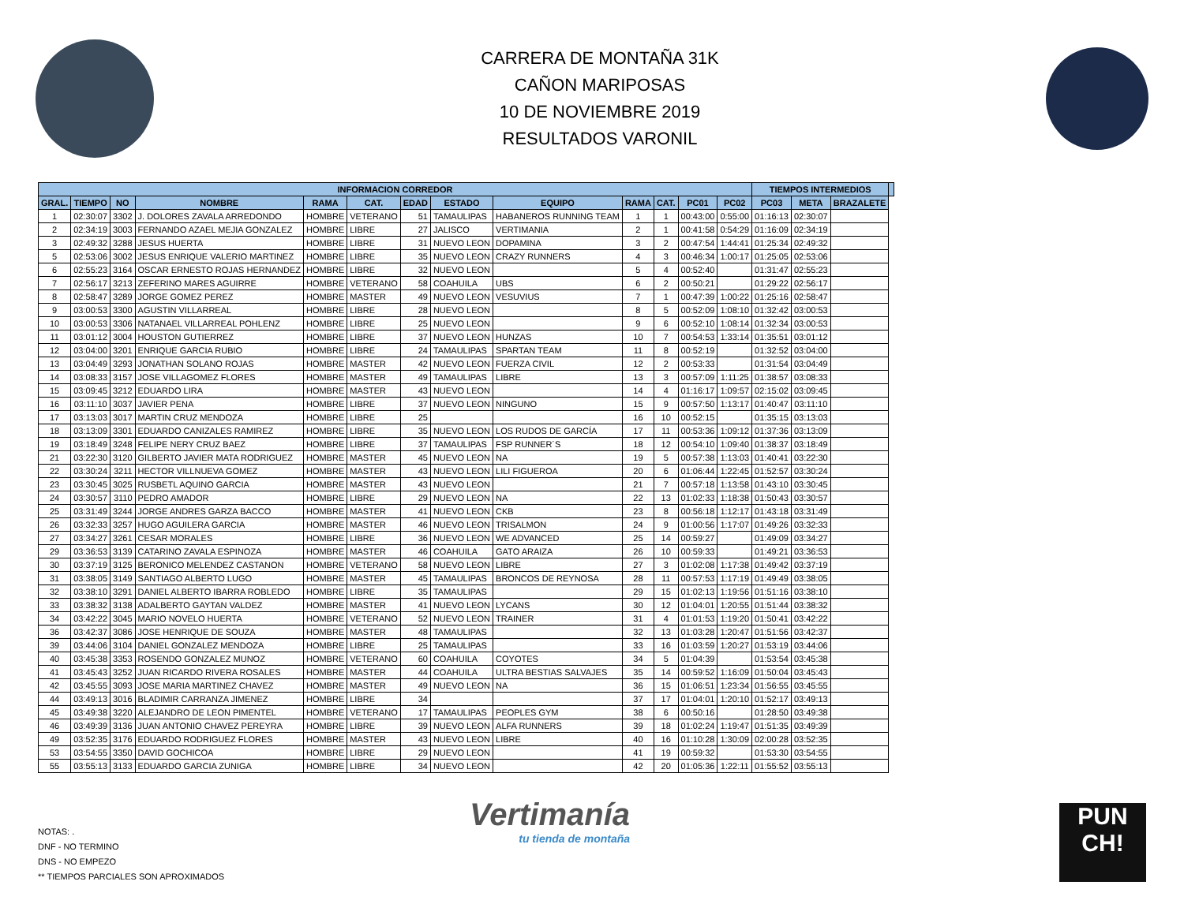CARRERA DE MONTAÑA 31K
CAÑON MARIPOSAS
10 DE NOVIEMBRE 2019
RESULTADOS VARONIL
| INFORMACION CORREDOR | | | | | | | | | | | | | TIEMPOS INTERMEDIOS | | | |
| --- | --- | --- | --- | --- | --- | --- | --- | --- | --- | --- | --- | --- | --- | --- | --- | --- |
| GRAL. | TIEMPO | NO | NOMBRE | RAMA | CAT. | EDAD | ESTADO | EQUIPO | RAMA | CAT. | PC01 | PC02 | PC03 | META | BRAZALETE | |
| 1 | 02:30:07 | 3302 | J. DOLORES ZAVALA ARREDONDO | HOMBRE | VETERANO | 51 | TAMAULIPAS | HABANEROS RUNNING TEAM | 1 | 1 | 00:43:00 | 0:55:00 | 01:16:13 | 02:30:07 | | |
| 2 | 02:34:19 | 3003 | FERNANDO AZAEL MEJIA GONZALEZ | HOMBRE | LIBRE | 27 | JALISCO | VERTIMANIA | 2 | 1 | 00:41:58 | 0:54:29 | 01:16:09 | 02:34:19 | | |
| 3 | 02:49:32 | 3288 | JESUS HUERTA | HOMBRE | LIBRE | 31 | NUEVO LEON | DOPAMINA | 3 | 2 | 00:47:54 | 1:44:41 | 01:25:34 | 02:49:32 | | |
| 5 | 02:53:06 | 3002 | JESUS ENRIQUE VALERIO MARTINEZ | HOMBRE | LIBRE | 35 | NUEVO LEON | CRAZY RUNNERS | 4 | 3 | 00:46:34 | 1:00:17 | 01:25:05 | 02:53:06 | | |
| 6 | 02:55:23 | 3164 | OSCAR ERNESTO ROJAS HERNANDEZ | HOMBRE | LIBRE | 32 | NUEVO LEON | | 5 | 4 | 00:52:40 | | 01:31:47 | 02:55:23 | | |
| 7 | 02:56:17 | 3213 | ZEFERINO MARES AGUIRRE | HOMBRE | VETERANO | 58 | COAHUILA | UBS | 6 | 2 | 00:50:21 | | 01:29:22 | 02:56:17 | | |
| 8 | 02:58:47 | 3289 | JORGE GOMEZ PEREZ | HOMBRE | MASTER | 49 | NUEVO LEON | VESUVIUS | 7 | 1 | 00:47:39 | 1:00:22 | 01:25:16 | 02:58:47 | | |
| 9 | 03:00:53 | 3300 | AGUSTIN VILLARREAL | HOMBRE | LIBRE | 28 | NUEVO LEON | | 8 | 5 | 00:52:09 | 1:08:10 | 01:32:42 | 03:00:53 | | |
| 10 | 03:00:53 | 3306 | NATANAEL VILLARREAL POHLENZ | HOMBRE | LIBRE | 25 | NUEVO LEON | | 9 | 6 | 00:52:10 | 1:08:14 | 01:32:34 | 03:00:53 | | |
| 11 | 03:01:12 | 3004 | HOUSTON GUTIERREZ | HOMBRE | LIBRE | 37 | NUEVO LEON | HUNZAS | 10 | 7 | 00:54:53 | 1:33:14 | 01:35:51 | 03:01:12 | | |
| 12 | 03:04:00 | 3201 | ENRIQUE GARCIA RUBIO | HOMBRE | LIBRE | 24 | TAMAULIPAS | SPARTAN TEAM | 11 | 8 | 00:52:19 | | 01:32:52 | 03:04:00 | | |
| 13 | 03:04:49 | 3293 | JONATHAN SOLANO ROJAS | HOMBRE | MASTER | 42 | NUEVO LEON | FUERZA CIVIL | 12 | 2 | 00:53:33 | | 01:31:54 | 03:04:49 | | |
| 14 | 03:08:33 | 3157 | JOSE VILLAGOMEZ FLORES | HOMBRE | MASTER | 49 | TAMAULIPAS | LIBRE | 13 | 3 | 00:57:09 | 1:11:25 | 01:38:57 | 03:08:33 | | |
| 15 | 03:09:45 | 3212 | EDUARDO LIRA | HOMBRE | MASTER | 43 | NUEVO LEON | | 14 | 4 | 01:16:17 | 1:09:57 | 02:15:02 | 03:09:45 | | |
| 16 | 03:11:10 | 3037 | JAVIER PENA | HOMBRE | LIBRE | 37 | NUEVO LEON | NINGUNO | 15 | 9 | 00:57:50 | 1:13:17 | 01:40:47 | 03:11:10 | | |
| 17 | 03:13:03 | 3017 | MARTIN CRUZ MENDOZA | HOMBRE | LIBRE | 25 | | | 16 | 10 | 00:52:15 | | 01:35:15 | 03:13:03 | | |
| 18 | 03:13:09 | 3301 | EDUARDO CANIZALES RAMIREZ | HOMBRE | LIBRE | 35 | NUEVO LEON | LOS RUDOS DE GARCÍA | 17 | 11 | 00:53:36 | 1:09:12 | 01:37:36 | 03:13:09 | | |
| 19 | 03:18:49 | 3248 | FELIPE NERY CRUZ BAEZ | HOMBRE | LIBRE | 37 | TAMAULIPAS | FSP RUNNER´S | 18 | 12 | 00:54:10 | 1:09:40 | 01:38:37 | 03:18:49 | | |
| 21 | 03:22:30 | 3120 | GILBERTO JAVIER MATA RODRIGUEZ | HOMBRE | MASTER | 45 | NUEVO LEON | NA | 19 | 5 | 00:57:38 | 1:13:03 | 01:40:41 | 03:22:30 | | |
| 22 | 03:30:24 | 3211 | HECTOR VILLNUEVA GOMEZ | HOMBRE | MASTER | 43 | NUEVO LEON | LILI FIGUEROA | 20 | 6 | 01:06:44 | 1:22:45 | 01:52:57 | 03:30:24 | | |
| 23 | 03:30:45 | 3025 | RUSBETL AQUINO GARCIA | HOMBRE | MASTER | 43 | NUEVO LEON | | 21 | 7 | 00:57:18 | 1:13:58 | 01:43:10 | 03:30:45 | | |
| 24 | 03:30:57 | 3110 | PEDRO AMADOR | HOMBRE | LIBRE | 29 | NUEVO LEON | NA | 22 | 13 | 01:02:33 | 1:18:38 | 01:50:43 | 03:30:57 | | |
| 25 | 03:31:49 | 3244 | JORGE ANDRES GARZA BACCO | HOMBRE | MASTER | 41 | NUEVO LEON | CKB | 23 | 8 | 00:56:18 | 1:12:17 | 01:43:18 | 03:31:49 | | |
| 26 | 03:32:33 | 3257 | HUGO AGUILERA GARCIA | HOMBRE | MASTER | 46 | NUEVO LEON | TRISALMON | 24 | 9 | 01:00:56 | 1:17:07 | 01:49:26 | 03:32:33 | | |
| 27 | 03:34:27 | 3261 | CESAR MORALES | HOMBRE | LIBRE | 36 | NUEVO LEON | WE ADVANCED | 25 | 14 | 00:59:27 | | 01:49:09 | 03:34:27 | | |
| 29 | 03:36:53 | 3139 | CATARINO ZAVALA ESPINOZA | HOMBRE | MASTER | 46 | COAHUILA | GATO ARAIZA | 26 | 10 | 00:59:33 | | 01:49:21 | 03:36:53 | | |
| 30 | 03:37:19 | 3125 | BERONICO MELENDEZ CASTANON | HOMBRE | VETERANO | 58 | NUEVO LEON | LIBRE | 27 | 3 | 01:02:08 | 1:17:38 | 01:49:42 | 03:37:19 | | |
| 31 | 03:38:05 | 3149 | SANTIAGO ALBERTO LUGO | HOMBRE | MASTER | 45 | TAMAULIPAS | BRONCOS DE REYNOSA | 28 | 11 | 00:57:53 | 1:17:19 | 01:49:49 | 03:38:05 | | |
| 32 | 03:38:10 | 3291 | DANIEL ALBERTO IBARRA ROBLEDO | HOMBRE | LIBRE | 35 | TAMAULIPAS | | 29 | 15 | 01:02:13 | 1:19:56 | 01:51:16 | 03:38:10 | | |
| 33 | 03:38:32 | 3138 | ADALBERTO GAYTAN VALDEZ | HOMBRE | MASTER | 41 | NUEVO LEON | LYCANS | 30 | 12 | 01:04:01 | 1:20:55 | 01:51:44 | 03:38:32 | | |
| 34 | 03:42:22 | 3045 | MARIO NOVELO HUERTA | HOMBRE | VETERANO | 52 | NUEVO LEON | TRAINER | 31 | 4 | 01:01:53 | 1:19:20 | 01:50:41 | 03:42:22 | | |
| 36 | 03:42:37 | 3086 | JOSE HENRIQUE DE SOUZA | HOMBRE | MASTER | 48 | TAMAULIPAS | | 32 | 13 | 01:03:28 | 1:20:47 | 01:51:56 | 03:42:37 | | |
| 39 | 03:44:06 | 3104 | DANIEL GONZALEZ MENDOZA | HOMBRE | LIBRE | 25 | TAMAULIPAS | | 33 | 16 | 01:03:59 | 1:20:27 | 01:53:19 | 03:44:06 | | |
| 40 | 03:45:38 | 3353 | ROSENDO GONZALEZ MUNOZ | HOMBRE | VETERANO | 60 | COAHUILA | COYOTES | 34 | 5 | 01:04:39 | | 01:53:54 | 03:45:38 | | |
| 41 | 03:45:43 | 3252 | JUAN RICARDO RIVERA ROSALES | HOMBRE | MASTER | 44 | COAHUILA | ULTRA BESTIAS SALVAJES | 35 | 14 | 00:59:52 | 1:16:09 | 01:50:04 | 03:45:43 | | |
| 42 | 03:45:55 | 3093 | JOSE MARIA MARTINEZ CHAVEZ | HOMBRE | MASTER | 49 | NUEVO LEON | NA | 36 | 15 | 01:06:51 | 1:23:34 | 01:56:55 | 03:45:55 | | |
| 44 | 03:49:13 | 3016 | BLADIMIR CARRANZA JIMENEZ | HOMBRE | LIBRE | 34 | | | 37 | 17 | 01:04:01 | 1:20:10 | 01:52:17 | 03:49:13 | | |
| 45 | 03:49:38 | 3220 | ALEJANDRO DE LEON PIMENTEL | HOMBRE | VETERANO | 17 | TAMAULIPAS | PEOPLES GYM | 38 | 6 | 00:50:16 | | 01:28:50 | 03:49:38 | | |
| 46 | 03:49:39 | 3136 | JUAN ANTONIO CHAVEZ PEREYRA | HOMBRE | LIBRE | 39 | NUEVO LEON | ALFA RUNNERS | 39 | 18 | 01:02:24 | 1:19:47 | 01:51:35 | 03:49:39 | | |
| 49 | 03:52:35 | 3176 | EDUARDO RODRIGUEZ FLORES | HOMBRE | MASTER | 43 | NUEVO LEON | LIBRE | 40 | 16 | 01:10:28 | 1:30:09 | 02:00:28 | 03:52:35 | | |
| 53 | 03:54:55 | 3350 | DAVID GOCHICOA | HOMBRE | LIBRE | 29 | NUEVO LEON | | 41 | 19 | 00:59:32 | | 01:53:30 | 03:54:55 | | |
| 55 | 03:55:13 | 3133 | EDUARDO GARCIA ZUNIGA | HOMBRE | LIBRE | 34 | NUEVO LEON | | 42 | 20 | 01:05:36 | 1:22:11 | 01:55:52 | 03:55:13 | | |
NOTAS: .
DNF - NO TERMINO
DNS - NO EMPEZO
** TIEMPOS PARCIALES SON APROXIMADOS
Vertimanía
tu tienda de montaña
PUN
CH!